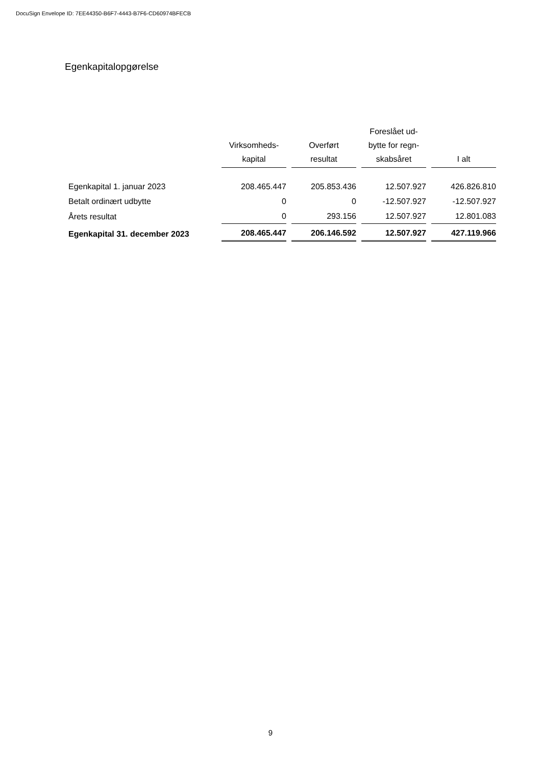DocuSign Envelope ID: 7EE44350-B6F7-4443-B7F6-CD60974BFECB
Egenkapitalopgørelse
| | Virksomheds- kapital | Overført resultat | Foreslået ud- bytte for regn- skabsåret | I alt |
| --- | --- | --- | --- | --- |
| Egenkapital 1. januar 2023 | 208.465.447 | 205.853.436 | 12.507.927 | 426.826.810 |
| Betalt ordinært udbytte | 0 | 0 | -12.507.927 | -12.507.927 |
| Årets resultat | 0 | 293.156 | 12.507.927 | 12.801.083 |
| Egenkapital 31. december 2023 | 208.465.447 | 206.146.592 | 12.507.927 | 427.119.966 |
9